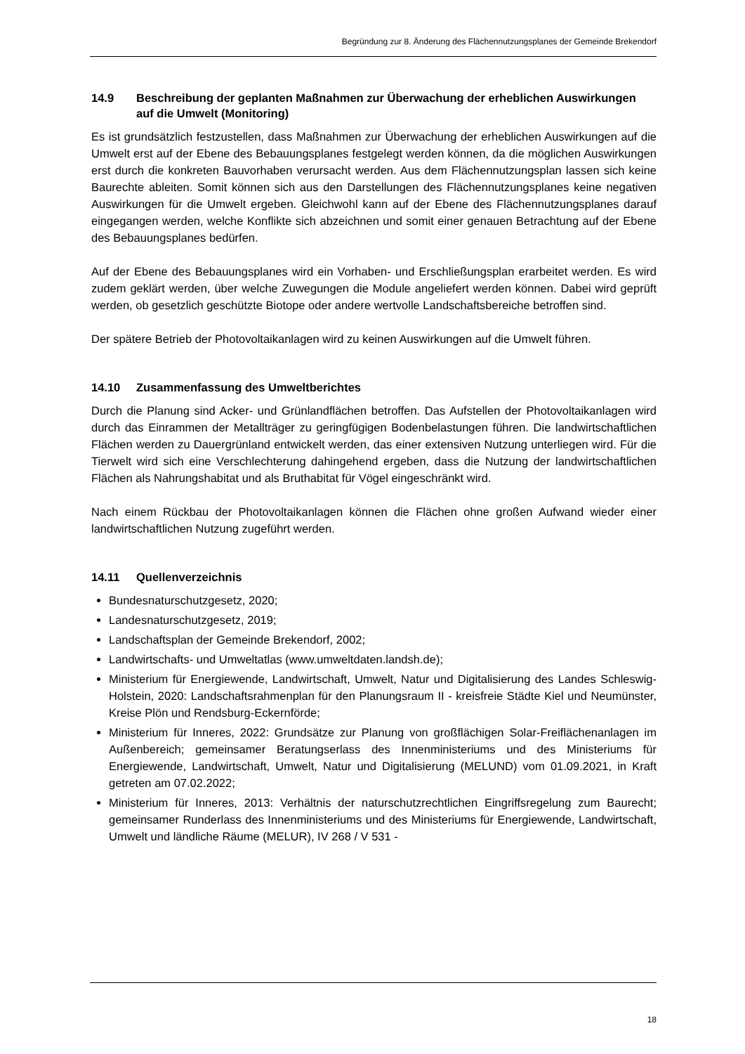Begründung zur 8. Änderung des Flächennutzungsplanes der Gemeinde Brekendorf
14.9 Beschreibung der geplanten Maßnahmen zur Überwachung der erheblichen Auswirkungen auf die Umwelt (Monitoring)
Es ist grundsätzlich festzustellen, dass Maßnahmen zur Überwachung der erheblichen Auswirkungen auf die Umwelt erst auf der Ebene des Bebauungsplanes festgelegt werden können, da die möglichen Auswirkungen erst durch die konkreten Bauvorhaben verursacht werden. Aus dem Flächennutzungsplan lassen sich keine Baurechte ableiten. Somit können sich aus den Darstellungen des Flächennutzungsplanes keine negativen Auswirkungen für die Umwelt ergeben. Gleichwohl kann auf der Ebene des Flächennutzungsplanes darauf eingegangen werden, welche Konflikte sich abzeichnen und somit einer genauen Betrachtung auf der Ebene des Bebauungsplanes bedürfen.
Auf der Ebene des Bebauungsplanes wird ein Vorhaben- und Erschließungsplan erarbeitet werden. Es wird zudem geklärt werden, über welche Zuwegungen die Module angeliefert werden können. Dabei wird geprüft werden, ob gesetzlich geschützte Biotope oder andere wertvolle Landschaftsbereiche betroffen sind.
Der spätere Betrieb der Photovoltaikanlagen wird zu keinen Auswirkungen auf die Umwelt führen.
14.10 Zusammenfassung des Umweltberichtes
Durch die Planung sind Acker- und Grünlandflächen betroffen. Das Aufstellen der Photo­voltaikanlagen wird durch das Einrammen der Metallträger zu geringfügigen Boden­belastungen führen. Die landwirtschaftlichen Flächen werden zu Dauergrünland entwickelt werden, das einer extensiven Nutzung unterliegen wird. Für die Tierwelt wird sich eine Verschlechterung dahingehend ergeben, dass die Nutzung der landwirtschaftlichen Flächen als Nahrungshabitat und als Bruthabitat für Vögel eingeschränkt wird.
Nach einem Rückbau der Photovoltaikanlagen können die Flächen ohne großen Aufwand wieder einer landwirtschaftlichen Nutzung zugeführt werden.
14.11 Quellenverzeichnis
Bundesnaturschutzgesetz, 2020;
Landesnaturschutzgesetz, 2019;
Landschaftsplan der Gemeinde Brekendorf, 2002;
Landwirtschafts- und Umweltatlas (www.umweltdaten.landsh.de);
Ministerium für Energiewende, Landwirtschaft, Umwelt, Natur und Digitalisierung des Landes Schleswig-Holstein, 2020: Landschaftsrahmenplan für den Planungsraum II - kreisfreie Städte Kiel und Neumünster, Kreise Plön und Rendsburg-Eckernförde;
Ministerium für Inneres, 2022: Grundsätze zur Planung von großflächigen Solar-Freiflächenanlagen im Außenbereich; gemeinsamer Beratungserlass des Innen­ministeriums und des Ministeriums für Energiewende, Landwirtschaft, Umwelt, Natur und Digitalisierung (MELUND) vom 01.09.2021, in Kraft getreten am 07.02.2022;
Ministerium für Inneres, 2013: Verhältnis der naturschutzrechtlichen Eingriffsregelung zum Baurecht; gemeinsamer Runderlass des Innenministeriums und des Ministeriums für Energiewende, Landwirtschaft, Umwelt und ländliche Räume (MELUR), IV 268 / V 531 -
18